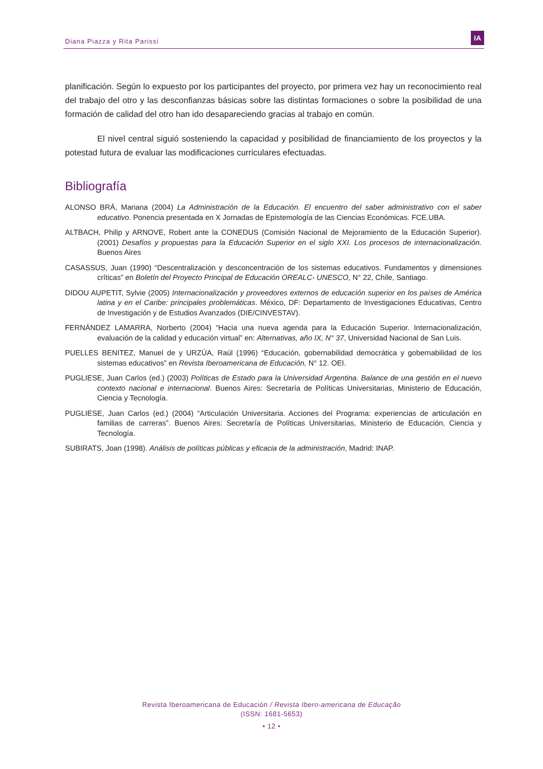Diana Piazza y Rita Parissi
IA
planificación. Según lo expuesto por los participantes del proyecto, por primera vez hay un reconocimiento real del trabajo del otro y las desconfianzas básicas sobre las distintas formaciones o sobre la posibilidad de una formación de calidad del otro han ido desapareciendo gracias al trabajo en común.
El nivel central siguió sosteniendo la capacidad y posibilidad de financiamiento de los proyectos y la potestad futura de evaluar las modificaciones curriculares efectuadas.
Bibliografía
ALONSO BRÁ, Mariana (2004) La Administración de la Educación. El encuentro del saber administrativo con el saber educativo. Ponencia presentada en X Jornadas de Epistemología de las Ciencias Económicas. FCE.UBA.
ALTBACH, Philip y ARNOVE, Robert ante la CONEDUS (Comisión Nacional de Mejoramiento de la Educación Superior). (2001) Desafíos y propuestas para la Educación Superior en el siglo XXI. Los procesos de internacionalización. Buenos Aires
CASASSUS, Juan (1990) “Descentralización y desconcentración de los sistemas educativos. Fundamentos y dimensiones críticas” en Boletín del Proyecto Principal de Educación OREALC- UNESCO, N° 22, Chile, Santiago.
DIDOU AUPETIT, Sylvie (2005) Internacionalización y proveedores externos de educación superior en los países de América latina y en el Caribe: principales problemáticas. México, DF: Departamento de Investigaciones Educativas, Centro de Investigación y de Estudios Avanzados (DIE/CINVESTAV).
FERNÁNDEZ LAMARRA, Norberto (2004) “Hacia una nueva agenda para la Educación Superior. Internacionalización, evaluación de la calidad y educación virtual” en: Alternativas, año IX, N° 37, Universidad Nacional de San Luis.
PUELLES BENITEZ, Manuel de y URZÚA, Raúl (1996) “Educación, gobernabilidad democrática y gobernabilidad de los sistemas educativos” en Revista Iberoamericana de Educación, N° 12. OEI.
PUGLIESE, Juan Carlos (ed.) (2003) Políticas de Estado para la Universidad Argentina. Balance de una gestión en el nuevo contexto nacional e internacional. Buenos Aires: Secretaría de Políticas Universitarias, Ministerio de Educación, Ciencia y Tecnología.
PUGLIESE, Juan Carlos (ed.) (2004) “Articulación Universitaria. Acciones del Programa: experiencias de articulación en familias de carreras”. Buenos Aires: Secretaría de Políticas Universitarias, Ministerio de Educación, Ciencia y Tecnología.
SUBIRATS, Joan (1998). Análisis de políticas públicas y eficacia de la administración, Madrid: INAP.
Revista Iberoamericana de Educación / Revista Ibero-americana de Educação
(ISSN: 1681-5653)
• 12 •